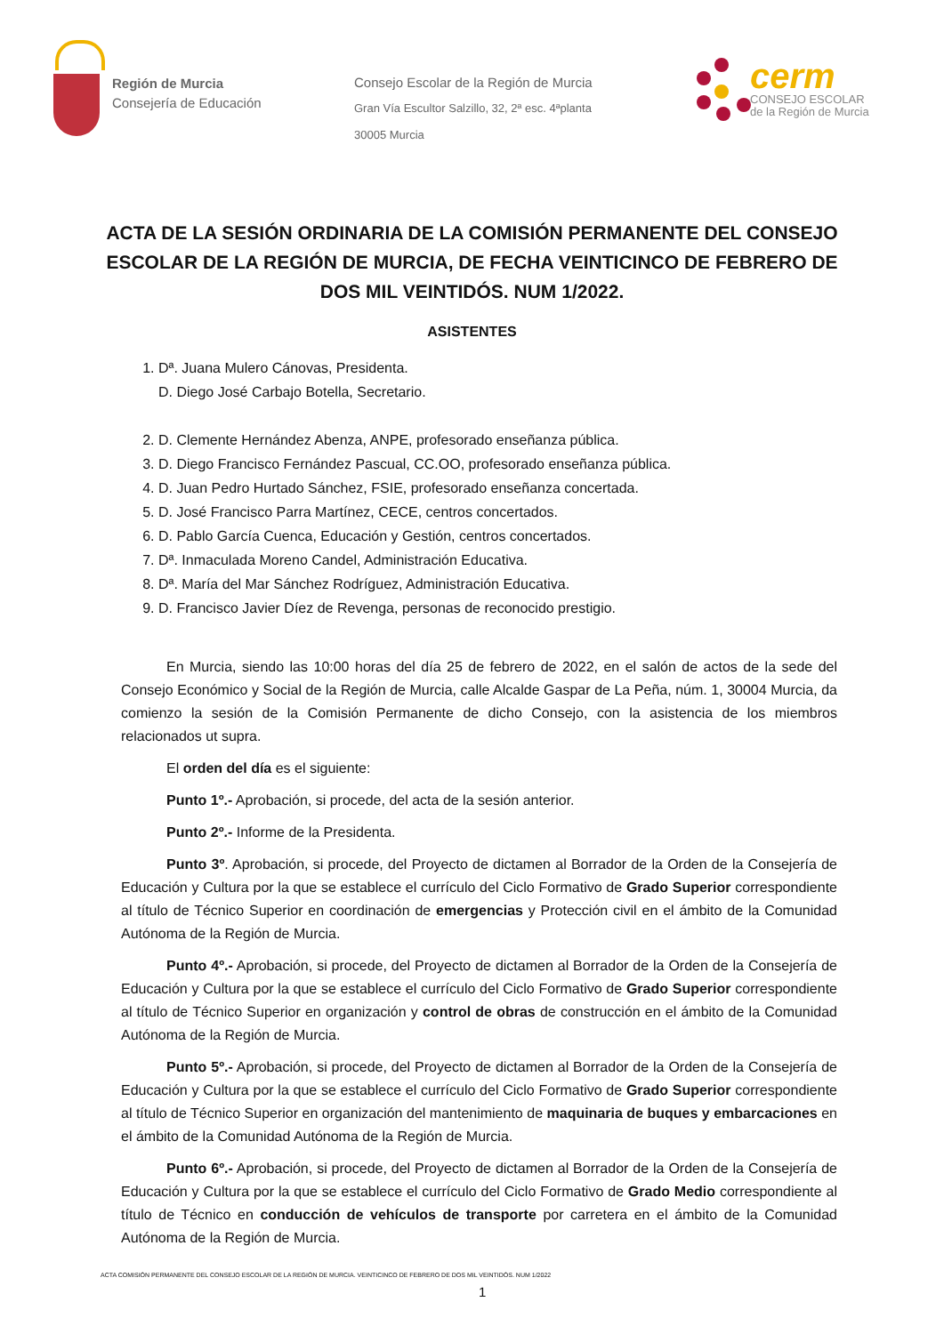Región de Murcia
Consejería de Educación
Consejo Escolar de la Región de Murcia
Gran Vía Escultor Salzillo, 32, 2ª esc. 4ªplanta
30005 Murcia
cerm
CONSEJO ESCOLAR
de la Región de Murcia
ACTA DE LA SESIÓN ORDINARIA DE LA COMISIÓN PERMANENTE DEL CONSEJO ESCOLAR DE LA REGIÓN DE MURCIA, DE FECHA VEINTICINCO DE FEBRERO DE DOS MIL VEINTIDÓS. NUM 1/2022.
ASISTENTES
1. Dª. Juana Mulero Cánovas, Presidenta.
D. Diego José Carbajo Botella, Secretario.
2. D. Clemente Hernández Abenza, ANPE, profesorado enseñanza pública.
3. D. Diego Francisco Fernández Pascual, CC.OO, profesorado enseñanza pública.
4. D. Juan Pedro Hurtado Sánchez, FSIE, profesorado enseñanza concertada.
5. D. José Francisco Parra Martínez, CECE, centros concertados.
6. D. Pablo García Cuenca, Educación y Gestión, centros concertados.
7. Dª. Inmaculada Moreno Candel, Administración Educativa.
8. Dª. María del Mar Sánchez Rodríguez, Administración Educativa.
9. D. Francisco Javier Díez de Revenga, personas de reconocido prestigio.
En Murcia, siendo las 10:00 horas del día 25 de febrero de 2022, en el salón de actos de la sede del Consejo Económico y Social de la Región de Murcia, calle Alcalde Gaspar de La Peña, núm. 1, 30004 Murcia, da comienzo la sesión de la Comisión Permanente de dicho Consejo, con la asistencia de los miembros relacionados ut supra.
El orden del día es el siguiente:
Punto 1º.- Aprobación, si procede, del acta de la sesión anterior.
Punto 2º.- Informe de la Presidenta.
Punto 3º. Aprobación, si procede, del Proyecto de dictamen al Borrador de la Orden de la Consejería de Educación y Cultura por la que se establece el currículo del Ciclo Formativo de Grado Superior correspondiente al título de Técnico Superior en coordinación de emergencias y Protección civil en el ámbito de la Comunidad Autónoma de la Región de Murcia.
Punto 4º.- Aprobación, si procede, del Proyecto de dictamen al Borrador de la Orden de la Consejería de Educación y Cultura por la que se establece el currículo del Ciclo Formativo de Grado Superior correspondiente al título de Técnico Superior en organización y control de obras de construcción en el ámbito de la Comunidad Autónoma de la Región de Murcia.
Punto 5º.- Aprobación, si procede, del Proyecto de dictamen al Borrador de la Orden de la Consejería de Educación y Cultura por la que se establece el currículo del Ciclo Formativo de Grado Superior correspondiente al título de Técnico Superior en organización del mantenimiento de maquinaria de buques y embarcaciones en el ámbito de la Comunidad Autónoma de la Región de Murcia.
Punto 6º.- Aprobación, si procede, del Proyecto de dictamen al Borrador de la Orden de la Consejería de Educación y Cultura por la que se establece el currículo del Ciclo Formativo de Grado Medio correspondiente al título de Técnico en conducción de vehículos de transporte por carretera en el ámbito de la Comunidad Autónoma de la Región de Murcia.
ACTA COMISIÓN PERMANENTE DEL CONSEJO ESCOLAR DE LA REGIÓN DE MURCIA. VEINTICINCO DE FEBRERO DE DOS MIL VEINTIDÓS. NUM 1/2022
1